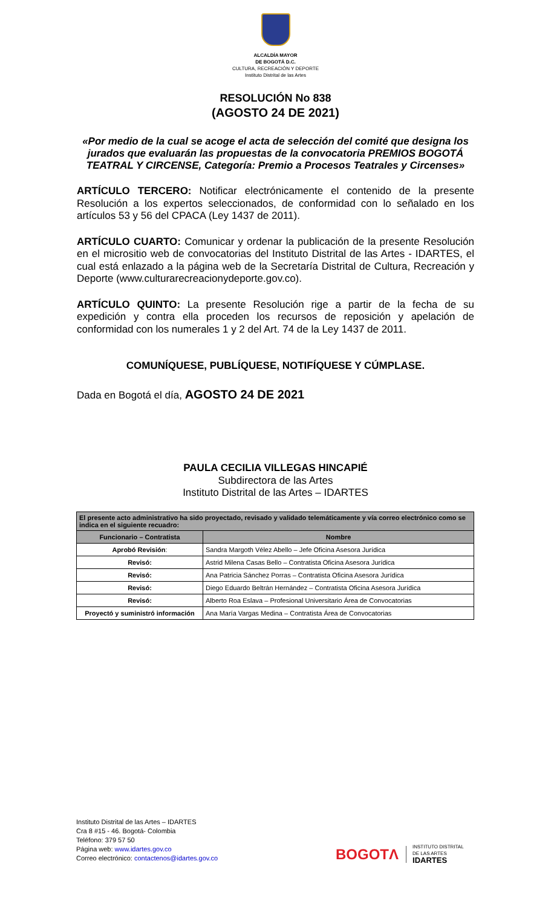ALCALDÍA MAYOR
DE BOGOTÁ D.C.
CULTURA, RECREACIÓN Y DEPORTE
Instituto Distrital de las Artes
RESOLUCIÓN No 838
(AGOSTO 24 DE 2021)
«Por medio de la cual se acoge el acta de selección del comité que designa los jurados que evaluarán las propuestas de la convocatoria PREMIOS BOGOTÁ TEATRAL Y CIRCENSE, Categoría: Premio a Procesos Teatrales y Circenses»
ARTÍCULO TERCERO: Notificar electrónicamente el contenido de la presente Resolución a los expertos seleccionados, de conformidad con lo señalado en los artículos 53 y 56 del CPACA (Ley 1437 de 2011).
ARTÍCULO CUARTO: Comunicar y ordenar la publicación de la presente Resolución en el micrositio web de convocatorias del Instituto Distrital de las Artes - IDARTES, el cual está enlazado a la página web de la Secretaría Distrital de Cultura, Recreación y Deporte (www.culturarecreacionydeporte.gov.co).
ARTÍCULO QUINTO: La presente Resolución rige a partir de la fecha de su expedición y contra ella proceden los recursos de reposición y apelación de conformidad con los numerales 1 y 2 del Art. 74 de la Ley 1437 de 2011.
COMUNÍQUESE, PUBLÍQUESE, NOTIFÍQUESE Y CÚMPLASE.
Dada en Bogotá el día, AGOSTO 24 DE 2021
PAULA CECILIA VILLEGAS HINCAPIÉ
Subdirectora de las Artes
Instituto Distrital de las Artes – IDARTES
| El presente acto administrativo ha sido proyectado, revisado y validado telemáticamente y vía correo electrónico como se indica en el siguiente recuadro: | |
| Funcionario – Contratista | Nombre |
| Aprobó Revisión : | Sandra Margoth Vélez Abello – Jefe Oficina Asesora Jurídica |
| Revisó: | Astrid Milena Casas Bello – Contratista Oficina Asesora Jurídica |
| Revisó: | Ana Patricia Sánchez Porras – Contratista Oficina Asesora Jurídica |
| Revisó: | Diego Eduardo Beltrán Hernández – Contratista Oficina Asesora Jurídica |
| Revisó: | Alberto Roa Eslava – Profesional Universitario Área de Convocatorias |
| Proyectó y suministró información | Ana María Vargas Medina – Contratista Área de Convocatorias |
Instituto Distrital de las Artes – IDARTES
Cra 8 #15 - 46. Bogotá- Colombia
Teléfono: 379 57 50
Página web: www.idartes.gov.co
Correo electrónico: contactenos@idartes.gov.co
BOGOTΛ
INSTITUTO DISTRITAL
DE LAS ARTES
IDARTES